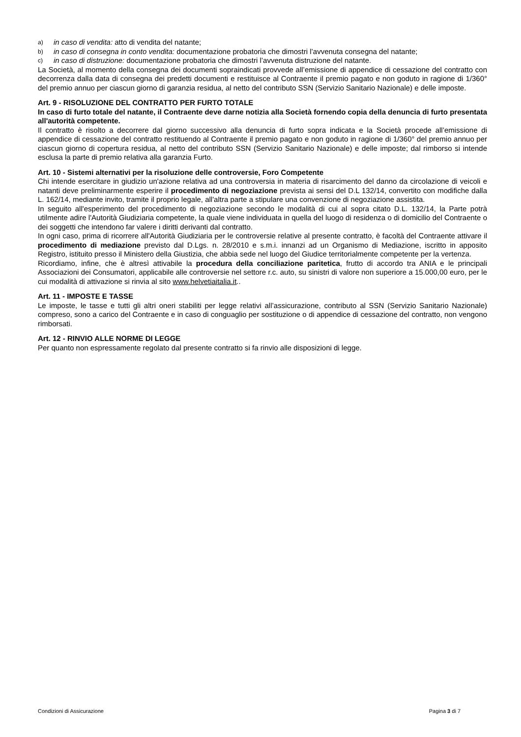a) in caso di vendita: atto di vendita del natante;
b) in caso di consegna in conto vendita: documentazione probatoria che dimostri l’avvenuta consegna del natante;
c) in caso di distruzione: documentazione probatoria che dimostri l’avvenuta distruzione del natante.
La Società, al momento della consegna dei documenti sopraindicati provvede all’emissione di appendice di cessazione del contratto con decorrenza dalla data di consegna dei predetti documenti e restituisce al Contraente il premio pagato e non goduto in ragione di 1/360° del premio annuo per ciascun giorno di garanzia residua, al netto del contributo SSN (Servizio Sanitario Nazionale) e delle imposte.
Art. 9 - RISOLUZIONE DEL CONTRATTO PER FURTO TOTALE
In caso di furto totale del natante, il Contraente deve darne notizia alla Società fornendo copia della denuncia di furto presentata all'autorità competente.
Il contratto è risolto a decorrere dal giorno successivo alla denuncia di furto sopra indicata e la Società procede all’emissione di appendice di cessazione del contratto restituendo al Contraente il premio pagato e non goduto in ragione di 1/360° del premio annuo per ciascun giorno di copertura residua, al netto del contributo SSN (Servizio Sanitario Nazionale) e delle imposte; dal rimborso si intende esclusa la parte di premio relativa alla garanzia Furto.
Art. 10 - Sistemi alternativi per la risoluzione delle controversie, Foro Competente
Chi intende esercitare in giudizio un'azione relativa ad una controversia in materia di risarcimento del danno da circolazione di veicoli e natanti deve preliminarmente esperire il procedimento di negoziazione prevista ai sensi del D.L 132/14, convertito con modifiche dalla L. 162/14, mediante invito, tramite il proprio legale, all'altra parte a stipulare una convenzione di negoziazione assistita.
In seguito all'esperimento del procedimento di negoziazione secondo le modalità di cui al sopra citato D.L. 132/14, la Parte potrà utilmente adire l'Autorità Giudiziaria competente, la quale viene individuata in quella del luogo di residenza o di domicilio del Contraente o dei soggetti che intendono far valere i diritti derivanti dal contratto.
In ogni caso, prima di ricorrere all'Autorità Giudiziaria per le controversie relative al presente contratto, è facoltà del Contraente attivare il procedimento di mediazione previsto dal D.Lgs. n. 28/2010 e s.m.i. innanzi ad un Organismo di Mediazione, iscritto in apposito Registro, istituito presso il Ministero della Giustizia, che abbia sede nel luogo del Giudice territorialmente competente per la vertenza.
Ricordiamo, infine, che è altresì attivabile la procedura della conciliazione paritetica, frutto di accordo tra ANIA e le principali Associazioni dei Consumatori, applicabile alle controversie nel settore r.c. auto, su sinistri di valore non superiore a 15.000,00 euro, per le cui modalità di attivazione si rinvia al sito www.helvetiaitalia.it..
Art. 11 - IMPOSTE E TASSE
Le imposte, le tasse e tutti gli altri oneri stabiliti per legge relativi all’assicurazione, contributo al SSN (Servizio Sanitario Nazionale) compreso, sono a carico del Contraente e in caso di conguaglio per sostituzione o di appendice di cessazione del contratto, non vengono rimborsati.
Art. 12 - RINVIO ALLE NORME DI LEGGE
Per quanto non espressamente regolato dal presente contratto si fa rinvio alle disposizioni di legge.
Condizioni di Assicurazione Pagina 3 di 7